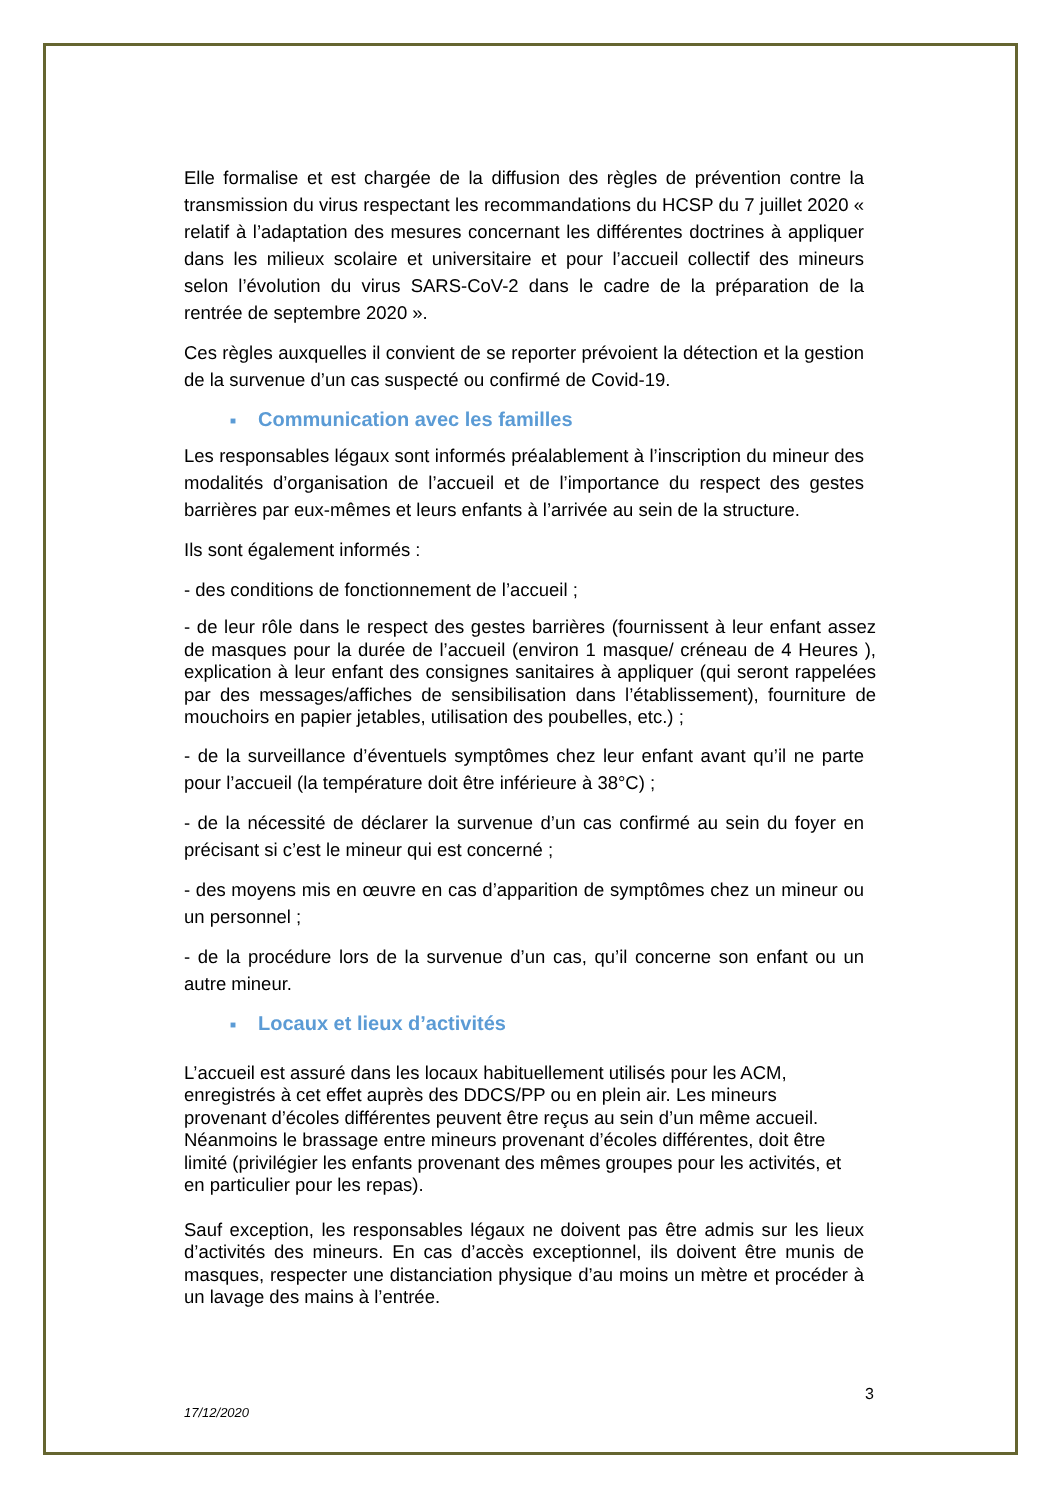Elle formalise et est chargée de la diffusion des règles de prévention contre la transmission du virus respectant les recommandations du HCSP du 7 juillet 2020 « relatif à l’adaptation des mesures concernant les différentes doctrines à appliquer dans les milieux scolaire et universitaire et pour l’accueil collectif des mineurs selon l’évolution du virus SARS-CoV-2 dans le cadre de la préparation de la rentrée de septembre 2020 ».
Ces règles auxquelles il convient de se reporter prévoient la détection et la gestion de la survenue d’un cas suspecté ou confirmé de Covid-19.
■ Communication avec les familles
Les responsables légaux sont informés préalablement à l’inscription du mineur des modalités d’organisation de l’accueil et de l’importance du respect des gestes barrières par eux-mêmes et leurs enfants à l’arrivée au sein de la structure.
Ils sont également informés :
- des conditions de fonctionnement de l’accueil ;
- de leur rôle dans le respect des gestes barrières (fournissent à leur enfant assez de masques pour la durée de l’accueil (environ 1 masque/ créneau de 4 Heures ), explication à leur enfant des consignes sanitaires à appliquer (qui seront rappelées par des messages/affiches de sensibilisation dans l’établissement), fourniture de mouchoirs en papier jetables, utilisation des poubelles, etc.) ;
- de la surveillance d’éventuels symptômes chez leur enfant avant qu’il ne parte pour l’accueil (la température doit être inférieure à 38°C) ;
- de la nécessité de déclarer la survenue d’un cas confirmé au sein du foyer en précisant si c’est le mineur qui est concerné ;
- des moyens mis en œuvre en cas d’apparition de symptômes chez un mineur ou un personnel ;
- de la procédure lors de la survenue d’un cas, qu’il concerne son enfant ou un autre mineur.
■ Locaux et lieux d’activités
L’accueil est assuré dans les locaux habituellement utilisés pour les ACM, enregistrés à cet effet auprès des DDCS/PP ou en plein air. Les mineurs provenant d’écoles différentes peuvent être reçus au sein d’un même accueil. Néanmoins le brassage entre mineurs provenant d’écoles différentes, doit être limité (privilégier les enfants provenant des mêmes groupes pour les activités, et en particulier pour les repas).
Sauf exception, les responsables légaux ne doivent pas être admis sur les lieux d’activités des mineurs. En cas d’accès exceptionnel, ils doivent être munis de masques, respecter une distanciation physique d’au moins un mètre et procéder à un lavage des mains à l’entrée.
3
17/12/2020